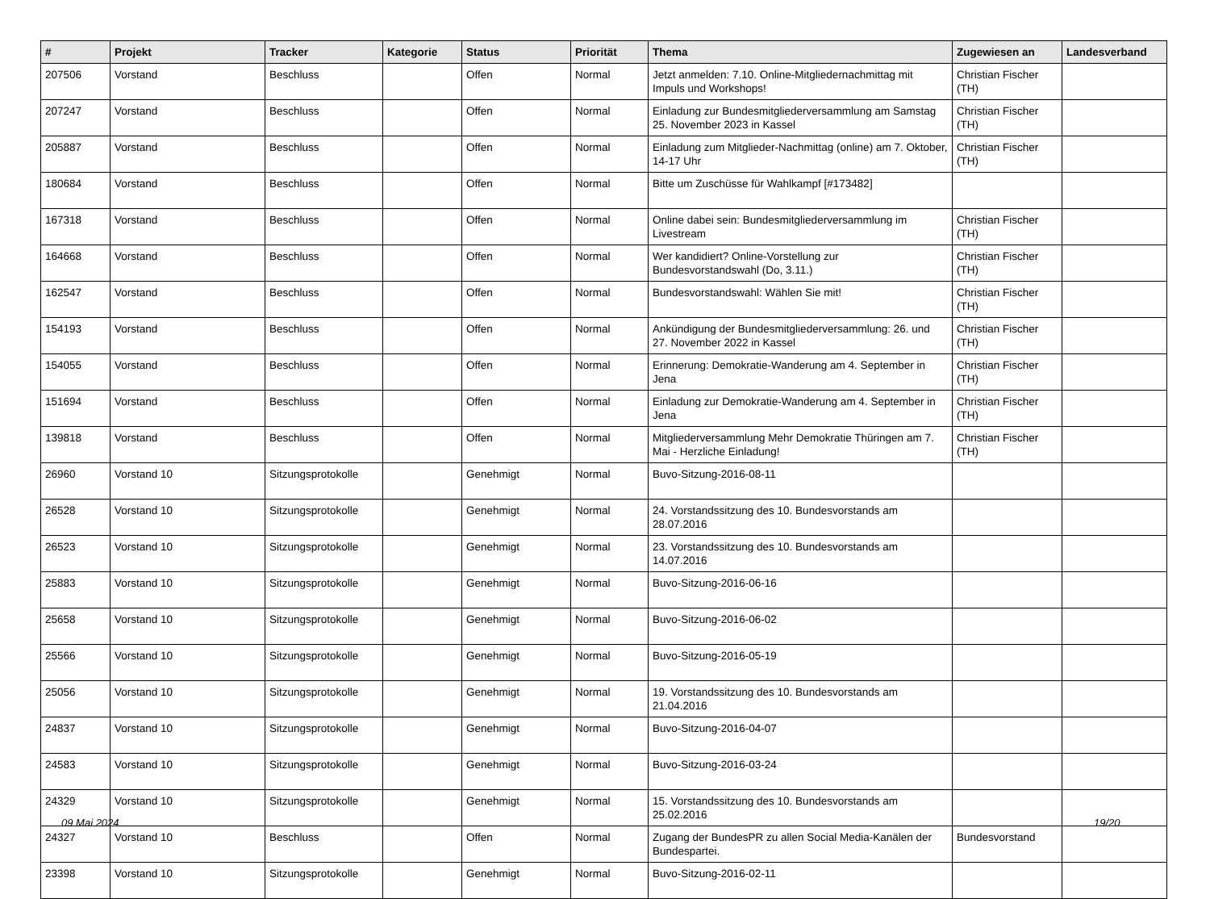| # | Projekt | Tracker | Kategorie | Status | Priorität | Thema | Zugewiesen an | Landesverband |
| --- | --- | --- | --- | --- | --- | --- | --- | --- |
| 207506 | Vorstand | Beschluss | | Offen | Normal | Jetzt anmelden: 7.10. Online-Mitgliedernachmittag mit Impuls und Workshops! | Christian Fischer (TH) | |
| 207247 | Vorstand | Beschluss | | Offen | Normal | Einladung zur Bundesmitgliederversammlung am Samstag 25. November 2023 in Kassel | Christian Fischer (TH) | |
| 205887 | Vorstand | Beschluss | | Offen | Normal | Einladung zum Mitglieder-Nachmittag (online) am 7. Oktober, 14-17 Uhr | Christian Fischer (TH) | |
| 180684 | Vorstand | Beschluss | | Offen | Normal | Bitte um Zuschüsse für Wahlkampf [#173482] | | |
| 167318 | Vorstand | Beschluss | | Offen | Normal | Online dabei sein: Bundesmitgliederversammlung im Livestream | Christian Fischer (TH) | |
| 164668 | Vorstand | Beschluss | | Offen | Normal | Wer kandidiert? Online-Vorstellung zur Bundesvorstandswahl (Do, 3.11.) | Christian Fischer (TH) | |
| 162547 | Vorstand | Beschluss | | Offen | Normal | Bundesvorstandswahl: Wählen Sie mit! | Christian Fischer (TH) | |
| 154193 | Vorstand | Beschluss | | Offen | Normal | Ankündigung der Bundesmitgliederversammlung: 26. und 27. November 2022 in Kassel | Christian Fischer (TH) | |
| 154055 | Vorstand | Beschluss | | Offen | Normal | Erinnerung: Demokratie-Wanderung am 4. September in Jena | Christian Fischer (TH) | |
| 151694 | Vorstand | Beschluss | | Offen | Normal | Einladung zur Demokratie-Wanderung am 4. September in Jena | Christian Fischer (TH) | |
| 139818 | Vorstand | Beschluss | | Offen | Normal | Mitgliederversammlung Mehr Demokratie Thüringen am 7. Mai - Herzliche Einladung! | Christian Fischer (TH) | |
| 26960 | Vorstand 10 | Sitzungsprotokolle | | Genehmigt | Normal | Buvo-Sitzung-2016-08-11 | | |
| 26528 | Vorstand 10 | Sitzungsprotokolle | | Genehmigt | Normal | 24. Vorstandssitzung des 10. Bundesvorstands am 28.07.2016 | | |
| 26523 | Vorstand 10 | Sitzungsprotokolle | | Genehmigt | Normal | 23. Vorstandssitzung des 10. Bundesvorstands am 14.07.2016 | | |
| 25883 | Vorstand 10 | Sitzungsprotokolle | | Genehmigt | Normal | Buvo-Sitzung-2016-06-16 | | |
| 25658 | Vorstand 10 | Sitzungsprotokolle | | Genehmigt | Normal | Buvo-Sitzung-2016-06-02 | | |
| 25566 | Vorstand 10 | Sitzungsprotokolle | | Genehmigt | Normal | Buvo-Sitzung-2016-05-19 | | |
| 25056 | Vorstand 10 | Sitzungsprotokolle | | Genehmigt | Normal | 19. Vorstandssitzung des 10. Bundesvorstands am 21.04.2016 | | |
| 24837 | Vorstand 10 | Sitzungsprotokolle | | Genehmigt | Normal | Buvo-Sitzung-2016-04-07 | | |
| 24583 | Vorstand 10 | Sitzungsprotokolle | | Genehmigt | Normal | Buvo-Sitzung-2016-03-24 | | |
| 24329 | Vorstand 10 | Sitzungsprotokolle | | Genehmigt | Normal | 15. Vorstandssitzung des 10. Bundesvorstands am 25.02.2016 | | |
| 24327 | Vorstand 10 | Beschluss | | Offen | Normal | Zugang der BundesPR zu allen Social Media-Kanälen der Bundespartei. | Bundesvorstand | |
| 23398 | Vorstand 10 | Sitzungsprotokolle | | Genehmigt | Normal | Buvo-Sitzung-2016-02-11 | | |
09 Mai 2024 19/20